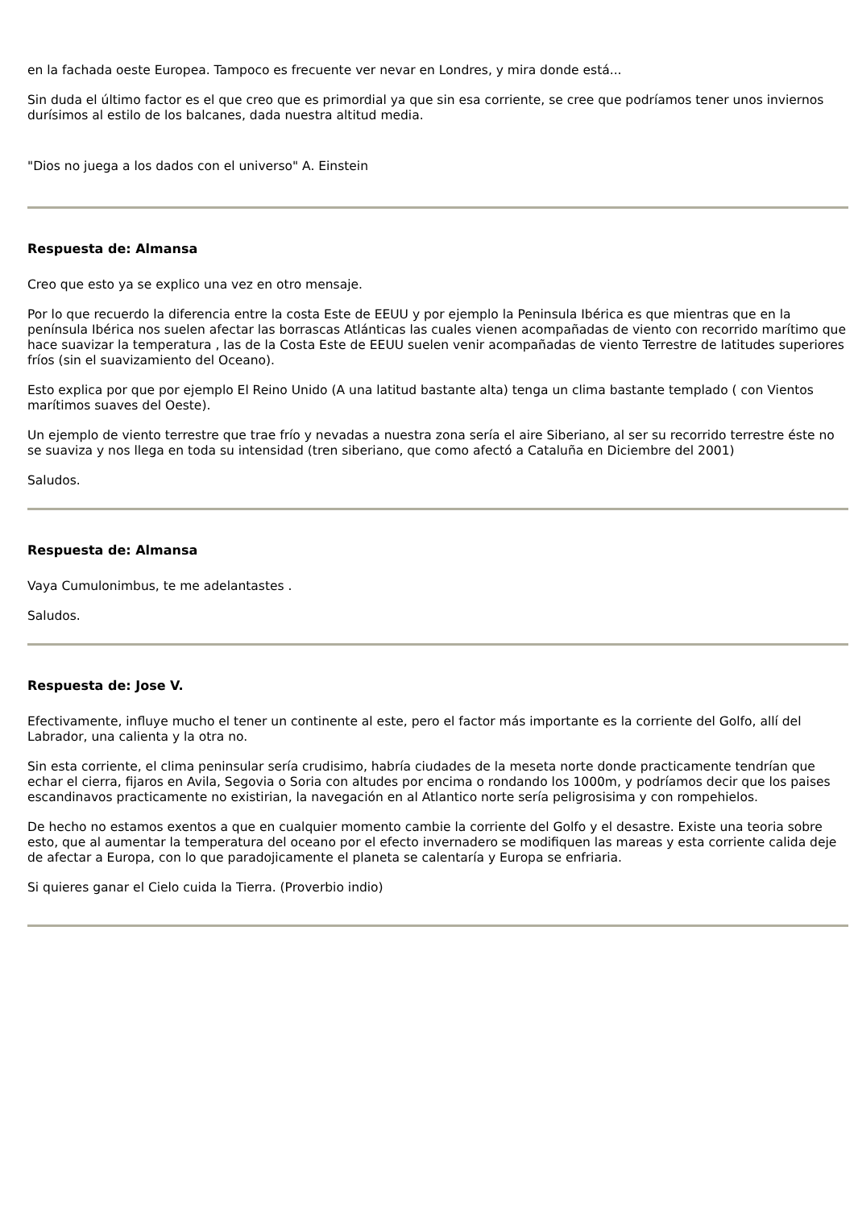en la fachada oeste Europea. Tampoco es frecuente ver nevar en Londres, y mira donde está...
Sin duda el último factor es el que creo que es primordial ya que sin esa corriente, se cree que podríamos tener unos inviernos durísimos al estilo de los balcanes, dada nuestra altitud media.
"Dios no juega a los dados con el universo" A. Einstein
Respuesta de: Almansa
Creo que esto ya se explico una vez en otro mensaje.
Por lo que recuerdo la diferencia entre la costa Este de EEUU y por ejemplo la Peninsula Ibérica es que mientras que en la península Ibérica nos suelen afectar las borrascas Atlánticas las cuales vienen acompañadas de viento con recorrido marítimo que hace suavizar la temperatura , las de la Costa Este de EEUU suelen venir acompañadas de viento Terrestre de latitudes superiores fríos (sin el suavizamiento del Oceano).
Esto explica por que por ejemplo El Reino Unido (A una latitud bastante alta) tenga un clima bastante templado ( con Vientos marítimos suaves del Oeste).
Un ejemplo de viento terrestre que trae frío y nevadas a nuestra zona sería el aire Siberiano, al ser su recorrido terrestre éste no se suaviza y nos llega en toda su intensidad (tren siberiano, que como afectó a Cataluña en Diciembre del 2001)
Saludos.
Respuesta de: Almansa
Vaya Cumulonimbus, te me adelantastes .
Saludos.
Respuesta de: Jose V.
Efectivamente, influye mucho el tener un continente al este, pero el factor más importante es la corriente del Golfo, allí del Labrador, una calienta y la otra no.
Sin esta corriente, el clima peninsular sería crudisimo, habría ciudades de la meseta norte donde practicamente tendrían que echar el cierra, fijaros en Avila, Segovia o Soria con altudes por encima o rondando los 1000m, y podríamos decir que los paises escandinavos practicamente no existirian, la navegación en al Atlantico norte sería peligrosisima y con rompehielos.
De hecho no estamos exentos a que en cualquier momento cambie la corriente del Golfo y el desastre. Existe una teoria sobre esto, que al aumentar la temperatura del oceano por el efecto invernadero se modifiquen las mareas y esta corriente calida deje de afectar a Europa, con lo que paradojicamente el planeta se calentaría y Europa se enfriaria.
Si quieres ganar el Cielo cuida la Tierra. (Proverbio indio)